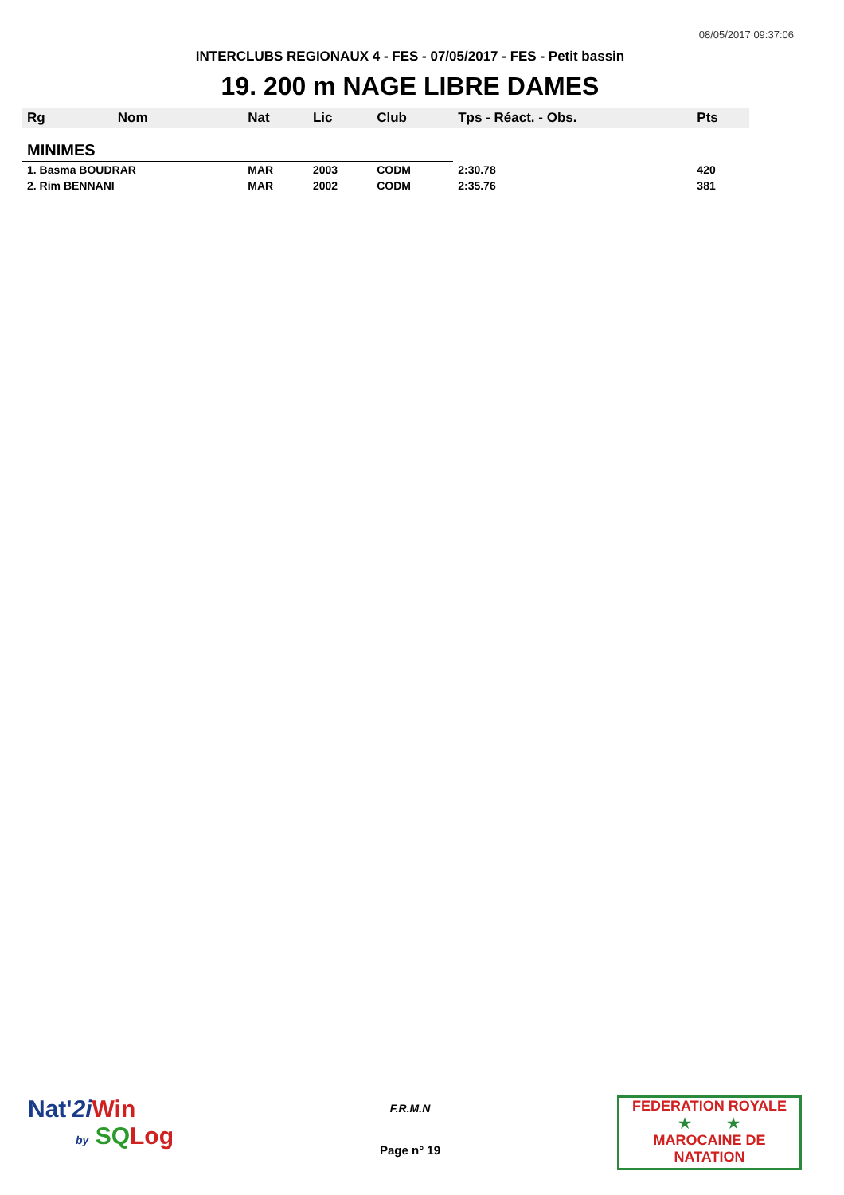08/05/2017 09:37:06
INTERCLUBS REGIONAUX 4 - FES - 07/05/2017 - FES - Petit bassin
19. 200 m NAGE LIBRE DAMES
| Rg | Nom | Nat | Lic | Club | Tps - Réact. - Obs. | Pts |
| --- | --- | --- | --- | --- | --- | --- |
| MINIMES | | | | | | |
| 1. Basma BOUDRAR | | MAR | 2003 | CODM | 2:30.78 | 420 |
| 2. Rim BENNANI | | MAR | 2002 | CODM | 2:35.76 | 381 |
Nat'2i Win
by SQ Log
F.R.M.N
Page n° 19
FEDERATION ROYALE
★ ★
MAROCAINE DE NATATION